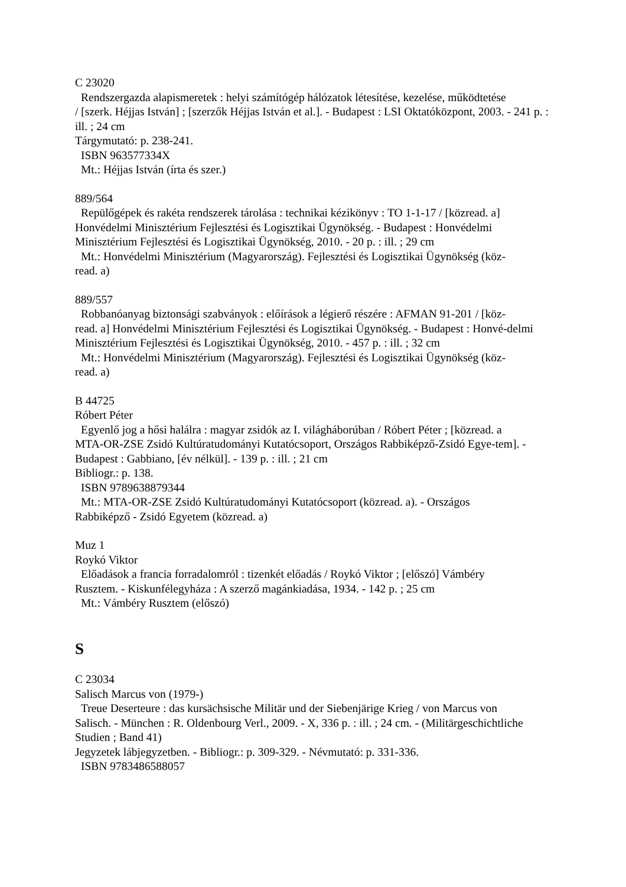C 23020
Rendszergazda alapismeretek : helyi számítógép hálózatok létesítése, kezelése, működtetése
/ [szerk. Héjjas István] ; [szerzők Héjjas István et al.]. - Budapest : LSI Oktatóközpont, 2003. - 241 p. : ill. ; 24 cm
Tárgymutató: p. 238-241.
ISBN 963577334X
Mt.: Héjjas István (írta és szer.)
889/564
Repülőgépek és rakéta rendszerek tárolása : technikai kézikönyv : TO 1-1-17 / [közread. a]
Honvédelmi Minisztérium Fejlesztési és Logisztikai Ügynökség. - Budapest : Honvédelmi Minisztérium Fejlesztési és Logisztikai Ügynökség, 2010. - 20 p. : ill. ; 29 cm
Mt.: Honvédelmi Minisztérium (Magyarország). Fejlesztési és Logisztikai Ügynökség (köz-
read. a)
889/557
Robbanóanyag biztonsági szabványok : előírások a légierő részére : AFMAN 91-201 / [köz-
read. a] Honvédelmi Minisztérium Fejlesztési és Logisztikai Ügynökség. - Budapest : Honvé-delmi Minisztérium Fejlesztési és Logisztikai Ügynökség, 2010. - 457 p. : ill. ; 32 cm
Mt.: Honvédelmi Minisztérium (Magyarország). Fejlesztési és Logisztikai Ügynökség (köz-
read. a)
B 44725
Róbert Péter
Egyenlő jog a hősi halálra : magyar zsidók az I. világháborúban / Róbert Péter ; [közread. a
MTA-OR-ZSE Zsidó Kultúratudományi Kutatócsoport, Országos Rabbiképző-Zsidó Egye-tem]. - Budapest : Gabbiano, [év nélkül]. - 139 p. : ill. ; 21 cm
Bibliogr.: p. 138.
ISBN 9789638879344
Mt.: MTA-OR-ZSE Zsidó Kultúratudományi Kutatócsoport (közread. a). - Országos
Rabbiképző - Zsidó Egyetem (közread. a)
Muz 1
Roykó Viktor
Előadások a francia forradalomról : tizenkét előadás / Roykó Viktor ; [előszó] Vámbéry
Rusztem. - Kiskunfélegyháza : A szerző magánkiadása, 1934. - 142 p. ; 25 cm
Mt.: Vámbéry Rusztem (előszó)
S
C 23034
Salisch Marcus von (1979-)
Treue Deserteure : das kursächsische Militär und der Siebenjärige Krieg / von Marcus von
Salisch. - München : R. Oldenbourg Verl., 2009. - X, 336 p. : ill. ; 24 cm. - (Militärgeschichtliche Studien ; Band 41)
Jegyzetek lábjegyzetben. - Bibliogr.: p. 309-329. - Névmutató: p. 331-336.
ISBN 9783486588057